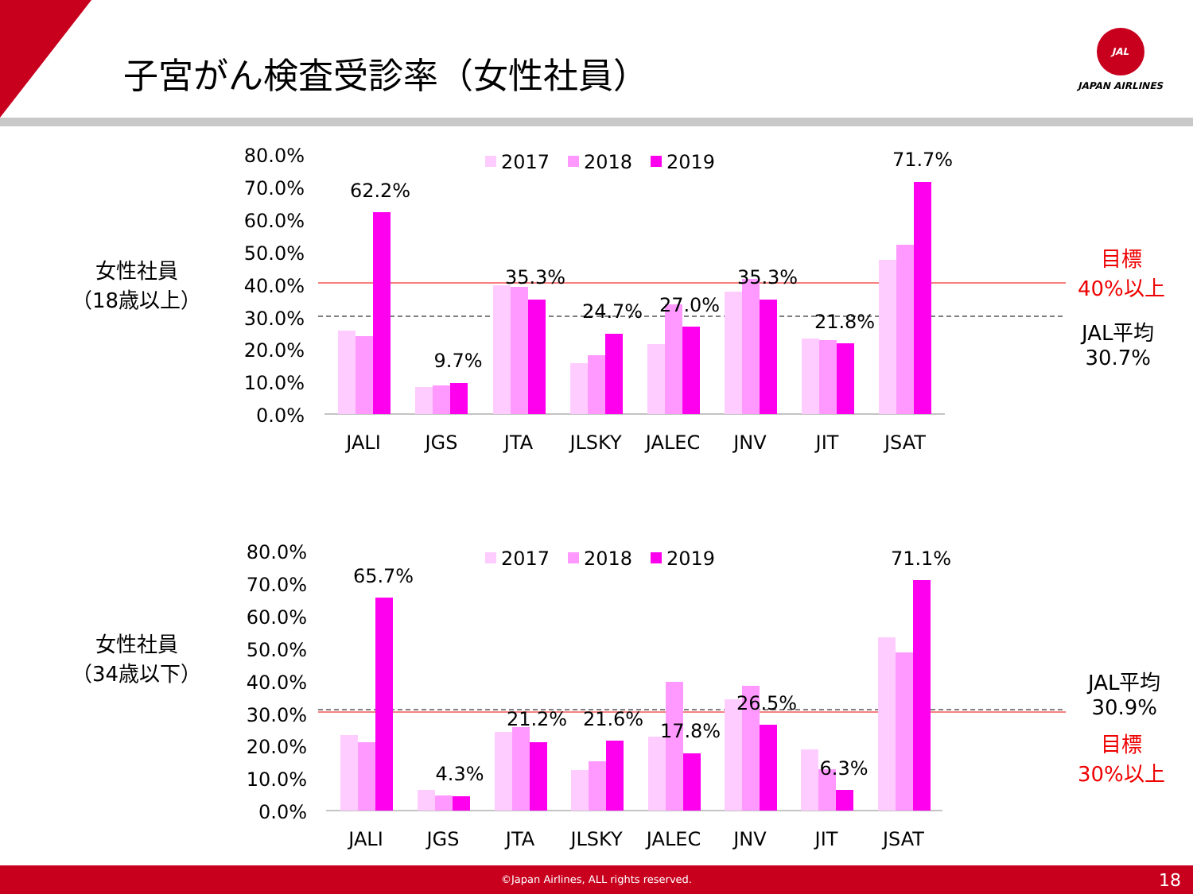子宮がん検査受診率（女性社員）
JAL
JAPAN AIRLINES
女性社員
（18歳以上）
目標
40%以上
JAL平均
30.7%
80.0%
70.0%
60.0%
50.0%
40.0%
30.0%
20.0%
10.0%
0.0%
62.2%
9.7%
35.3%
24.7%
27.0%
35.3%
21.8%
71.7%
JALI
JGS
JTA
JLSKY
JALEC
JNV
JIT
JSAT
2017
2018
2019
80.0%
70.0%
60.0%
50.0%
40.0%
30.0%
20.0%
10.0%
0.0%
65.7%
4.3%
21.2%
21.6%
17.8%
26.5%
6.3%
71.1%
JALI
JGS
JTA
JLSKY
JALEC
JNV
JIT
JSAT
2017
2018
2019
女性社員
（34歳以下）
JAL平均
30.9%
目標
30%以上
©Japan Airlines, ALL rights reserved. 18